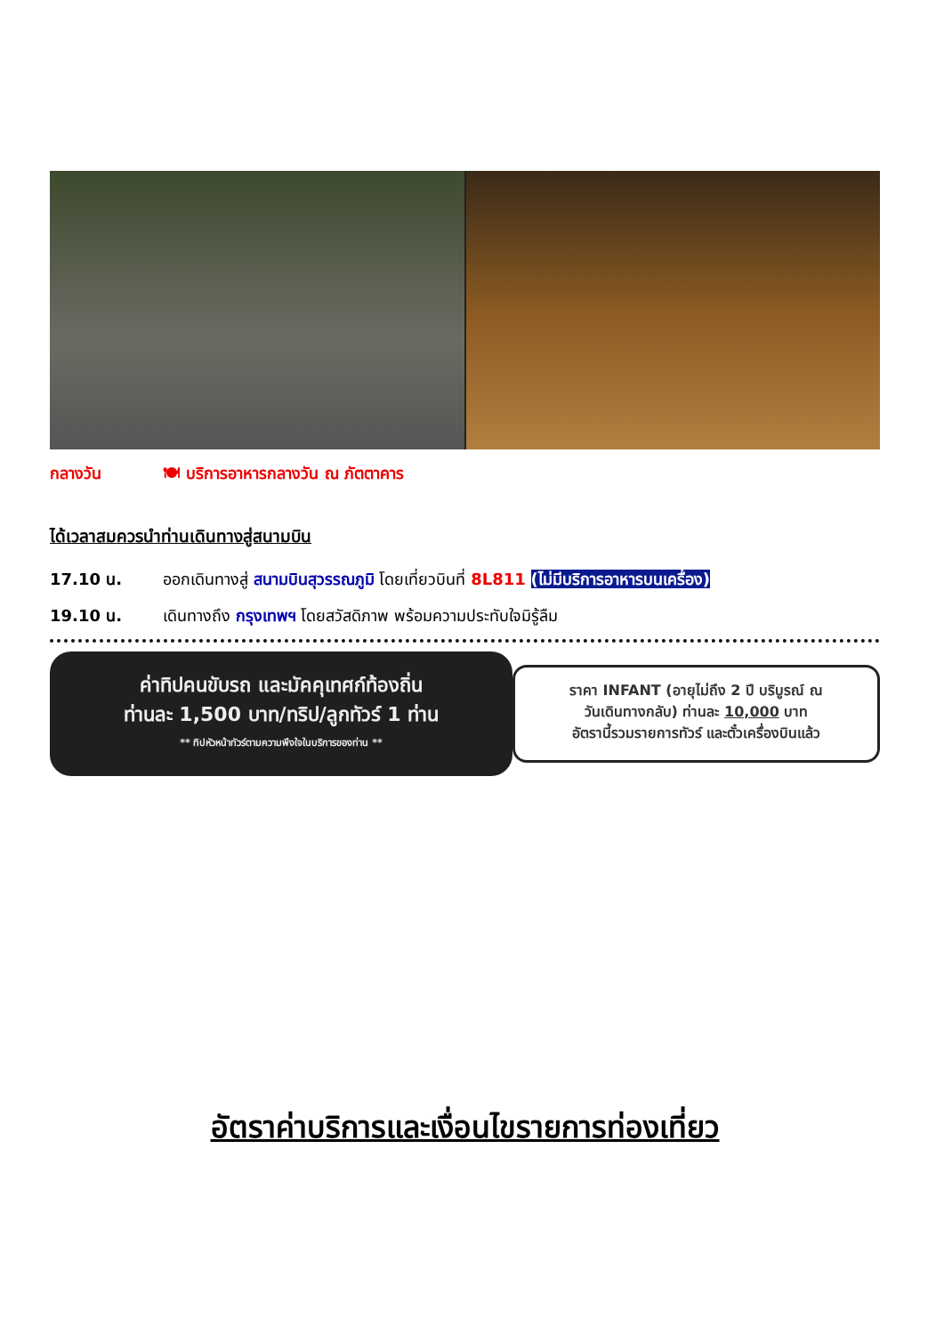กลางวัน 🍽 บริการอาหารกลางวัน ณ ภัตตาคาร
ได้เวลาสมควรนำท่านเดินทางสู่สนามบิน
17.10 น. ออกเดินทางสู่ สนามบินสุวรรณภูมิ โดยเที่ยวบินที่ 8L811 (ไม่มีบริการอาหารบนเครื่อง)
19.10 น. เดินทางถึง กรุงเทพฯ โดยสวัสดิภาพ พร้อมความประทับใจมิรู้ลืม
ค่าทิปคนขับรถ และมัคคุเทศก์ท้องถิ่น
ท่านละ 1,500 บาท/ทริป/ลูกทัวร์ 1 ท่าน
** ทิปหัวหน้าทัวร์ตามความพึงใจในบริการของท่าน **
ราคา INFANT (อายุไม่ถึง 2 ปี บริบูรณ์ ณ
วันเดินทางกลับ) ท่านละ 10,000 บาท
อัตรานี้รวมรายการทัวร์ และตั๋วเครื่องบินแล้ว
อัตราค่าบริการและเงื่อนไขรายการท่องเที่ยว